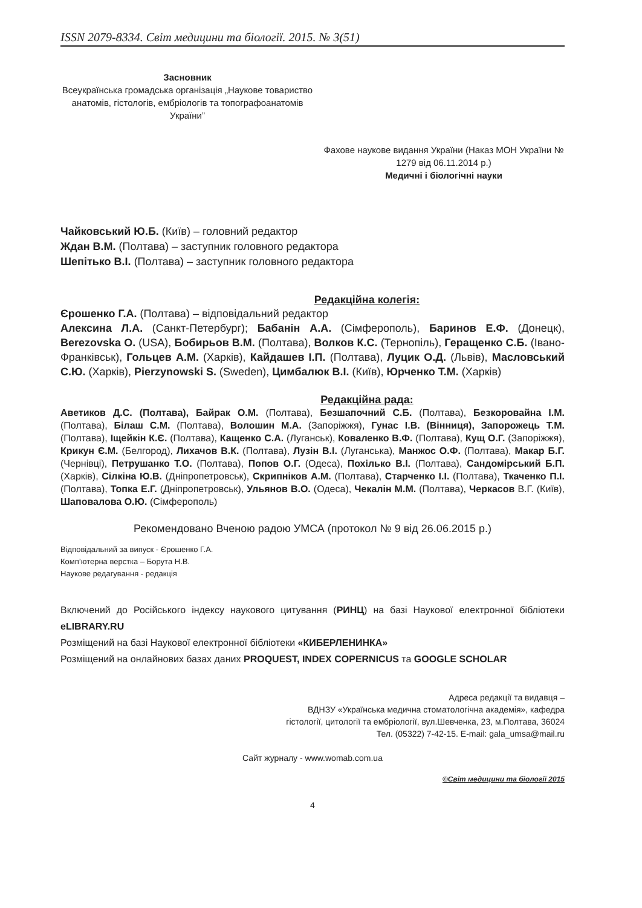ISSN 2079-8334. Світ медицини та біології. 2015. № 3(51)
Засновник
Всеукраїнська громадська організація „Наукове товариство анатомів, гістологів, ембріологів та топографоанатомів України”
Фахове наукове видання України (Наказ МОН України № 1279 від 06.11.2014 р.)
Медичні і біологічні науки
Чайковський Ю.Б. (Київ) – головний редактор
Ждан В.М. (Полтава) – заступник головного редактора
Шепітько В.І. (Полтава) – заступник головного редактора
Редакційна колегія:
Єрошенко Г.А. (Полтава) – відповідальний редактор
Алексина Л.А. (Санкт-Петербург); Бабанін А.А. (Сімферополь), Баринов Е.Ф. (Донецк), Berezovska O. (USA), Бобирьов В.М. (Полтава), Волков К.С. (Тернопіль), Геращенко С.Б. (Івано-Франківськ), Гольцев А.М. (Харків), Кайдашев І.П. (Полтава), Луцик О.Д. (Львів), Масловський С.Ю. (Харків), Pierzynowski S. (Sweden), Цимбалюк В.І. (Київ), Юрченко Т.М. (Харків)
Редакційна рада:
Аветиков Д.С. (Полтава), Байрак О.М. (Полтава), Безшапочний С.Б. (Полтава), Безкоровайна І.М. (Полтава), Білаш С.М. (Полтава), Волошин М.А. (Запоріжжя), Гунас І.В. (Вінниця), Запорожець Т.М. (Полтава), Іщейкін К.Є. (Полтава), Кащенко С.А. (Луганськ), Коваленко В.Ф. (Полтава), Кущ О.Г. (Запоріжжя), Крикун Є.М. (Белгород), Лихачов В.К. (Полтава), Лузін В.І. (Луганська), Манжос О.Ф. (Полтава), Макар Б.Г. (Чернівці), Петрушанко Т.О. (Полтава), Попов О.Г. (Одеса), Похілько В.І. (Полтава), Сандомірський Б.П. (Харків), Сілкіна Ю.В. (Дніпропетровськ), Скрипніков А.М. (Полтава), Старченко І.І. (Полтава), Ткаченко П.І. (Полтава), Топка Е.Г. (Дніпропетровськ), Ульянов В.О. (Одеса), Чекалін М.М. (Полтава), Черкасов В.Г. (Київ), Шаповалова О.Ю. (Сімферополь)
Рекомендовано Вченою радою УМСА (протокол № 9 від 26.06.2015 р.)
Відповідальний за випуск - Єрошенко Г.А.
Комп’ютерна верстка – Борута Н.В.
Наукове редагування - редакція
Включений до Російського індексу наукового цитування (РИНЦ) на базі Наукової електронної бібліотеки eLIBRARY.RU
Розміщений на базі Наукової електронної бібліотеки «КИБЕРЛЕНИНКА»
Розміщений на онлайнових базах даних PROQUEST, INDEX COPERNICUS та GOOGLE SCHOLAR
Адреса редакції та видавця –
ВДНЗУ «Українська медична стоматологічна академія», кафедра
гістології, цитології та ембріології, вул.Шевченка, 23, м.Полтава, 36024
Тел. (05322) 7-42-15. E-mail: gala_umsa@mail.ru
Сайт журналу - www.womab.com.ua
©Світ медицини та біології 2015
4